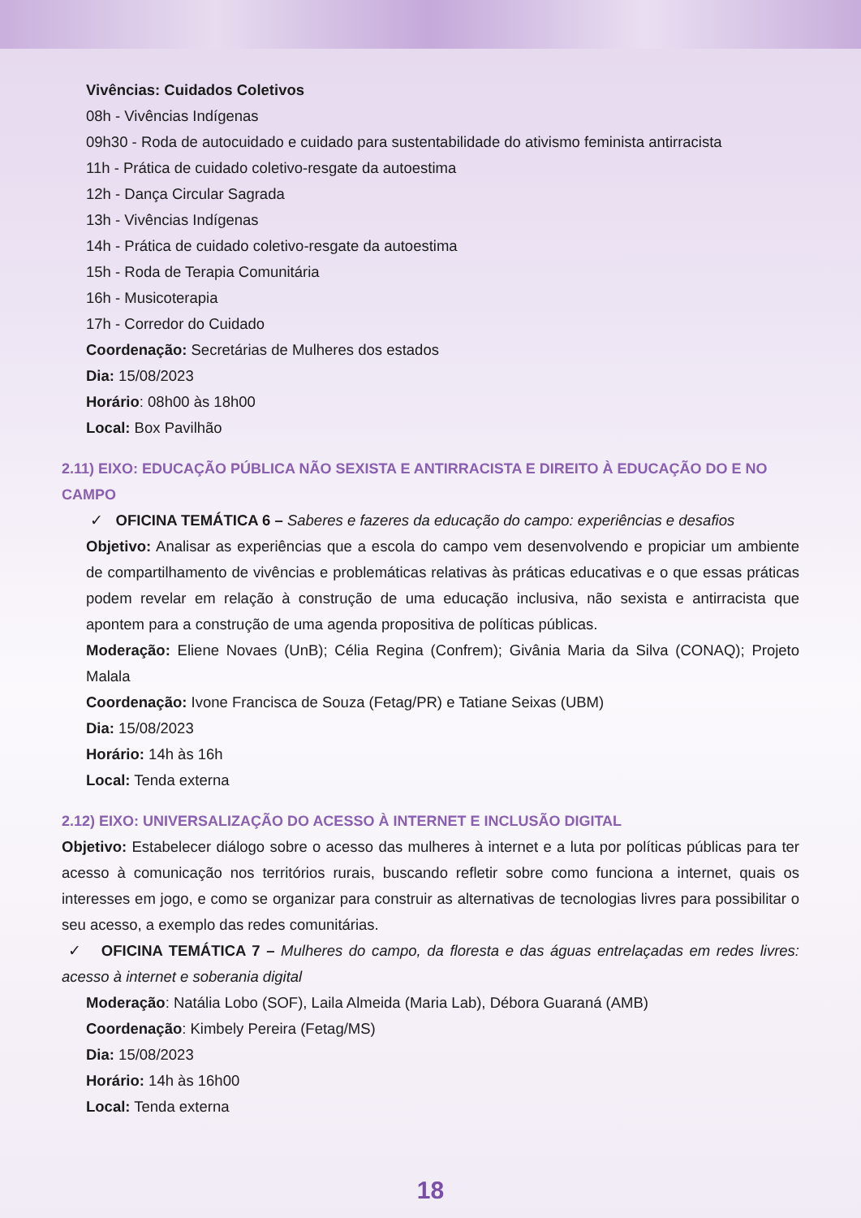Vivências: Cuidados Coletivos
08h - Vivências Indígenas
09h30 - Roda de autocuidado e cuidado para sustentabilidade do ativismo feminista antirracista
11h - Prática de cuidado coletivo-resgate da autoestima
12h - Dança Circular Sagrada
13h - Vivências Indígenas
14h - Prática de cuidado coletivo-resgate da autoestima
15h - Roda de Terapia Comunitária
16h - Musicoterapia
17h - Corredor do Cuidado
Coordenação: Secretárias de Mulheres dos estados
Dia: 15/08/2023
Horário: 08h00 às 18h00
Local: Box Pavilhão
2.11) EIXO: EDUCAÇÃO PÚBLICA NÃO SEXISTA E ANTIRRACISTA E DIREITO À EDUCAÇÃO DO E NO CAMPO
✓ OFICINA TEMÁTICA 6 – Saberes e fazeres da educação do campo: experiências e desafios
Objetivo: Analisar as experiências que a escola do campo vem desenvolvendo e propiciar um ambiente de compartilhamento de vivências e problemáticas relativas às práticas educativas e o que essas práticas podem revelar em relação à construção de uma educação inclusiva, não sexista e antirracista que apontem para a construção de uma agenda propositiva de políticas públicas.
Moderação: Eliene Novaes (UnB); Célia Regina (Confrem); Givânia Maria da Silva (CONAQ); Projeto Malala
Coordenação: Ivone Francisca de Souza (Fetag/PR) e Tatiane Seixas (UBM)
Dia: 15/08/2023
Horário: 14h às 16h
Local: Tenda externa
2.12) EIXO: UNIVERSALIZAÇÃO DO ACESSO À INTERNET E INCLUSÃO DIGITAL
Objetivo: Estabelecer diálogo sobre o acesso das mulheres à internet e a luta por políticas públicas para ter acesso à comunicação nos territórios rurais, buscando refletir sobre como funciona a internet, quais os interesses em jogo, e como se organizar para construir as alternativas de tecnologias livres para possibilitar o seu acesso, a exemplo das redes comunitárias.
✓ OFICINA TEMÁTICA 7 – Mulheres do campo, da floresta e das águas entrelaçadas em redes livres: acesso à internet e soberania digital
Moderação: Natália Lobo (SOF), Laila Almeida (Maria Lab), Débora Guaraná (AMB)
Coordenação: Kimbely Pereira (Fetag/MS)
Dia: 15/08/2023
Horário: 14h às 16h00
Local: Tenda externa
18